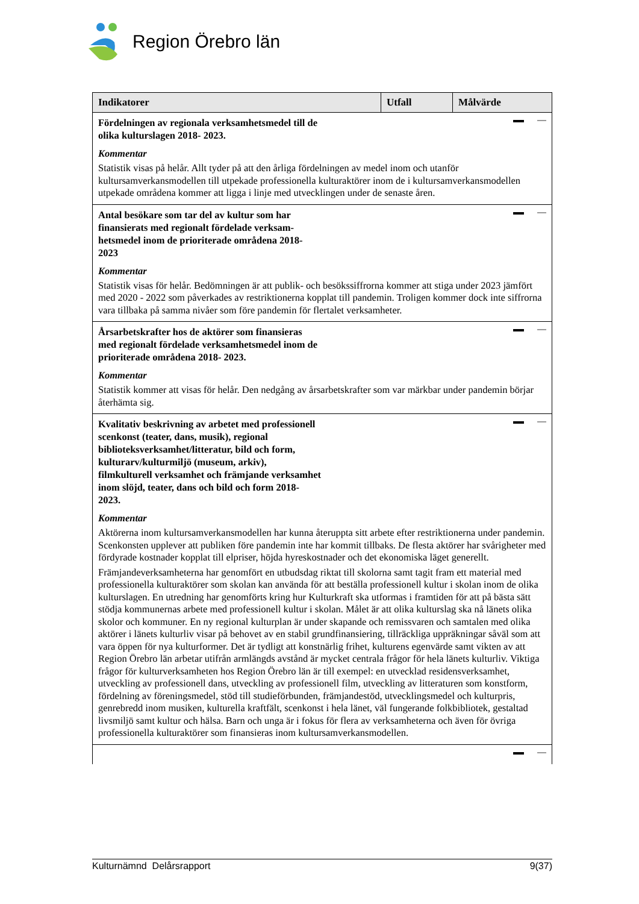Region Örebro län
| Indikatorer | Utfall | Målvärde |
| --- | --- | --- |
| Fördelningen av regionala verksamhetsmedel till de olika kulturslagen 2018- 2023. Kommentar Statistik visas på helår. Allt tyder på att den årliga fördelningen av medel inom och utanför kultursamverkansmodellen till utpekade professionella kulturaktörer inom de i kultursamverkansmodellen utpekade områdena kommer att ligga i linje med utvecklingen under de senaste åren. | | |
| Antal besökare som tar del av kultur som har finansierats med regionalt fördelade verksam-hetsmedel inom de prioriterade områdena 2018-2023 Kommentar Statistik visas för helår. Bedömningen är att publik- och besökssiffrorna kommer att stiga under 2023 jämfört med 2020 - 2022 som påverkades av restriktionerna kopplat till pandemin. Troligen kommer dock inte siffrorna vara tillbaka på samma nivåer som före pandemin för flertalet verksamheter. | | |
| Årsarbetskrafter hos de aktörer som finansieras med regionalt fördelade verksamhetsmedel inom de prioriterade områdena 2018- 2023. Kommentar Statistik kommer att visas för helår. Den nedgång av årsarbetskrafter som var märkbar under pandemin börjar återhämta sig. | | |
| Kvalitativ beskrivning av arbetet med professionell scenkonst (teater, dans, musik), regional biblioteksverksamhet/litteratur, bild och form, kulturarv/kulturmiljö (museum, arkiv), filmkulturell verksamhet och främjande verksamhet inom slöjd, teater, dans och bild och form 2018- 2023. Kommentar Aktörerna inom kultursamverkansmodellen har kunna återuppta sitt arbete efter restriktionerna under pandemin. Scenkonsten upplever att publiken före pandemin inte har kommit tillbaks. De flesta aktörer har svårigheter med fördyrade kostnader kopplat till elpriser, höjda hyreskostnader och det ekonomiska läget generellt. Främjandeverksamheterna har genomfört en utbudsdag riktat till skolorna samt tagit fram ett material med professionella kulturaktörer som skolan kan använda för att beställa professionell kultur i skolan inom de olika kulturslagen. En utredning har genomförts kring hur Kulturkraft ska utformas i framtiden för att på bästa sätt stödja kommunernas arbete med professionell kultur i skolan. Målet är att olika kulturslag ska nå länets olika skolor och kommuner. En ny regional kulturplan är under skapande och remissvaren och samtalen med olika aktörer i länets kulturliv visar på behovet av en stabil grundfinansiering, tillräckliga uppräkningar såväl som att vara öppen för nya kulturformer. Det är tydligt att konstnärlig frihet, kulturens egenvärde samt vikten av att Region Örebro län arbetar utifrån armlängds avstånd är mycket centrala frågor för hela länets kulturliv. Viktiga frågor för kulturverksamheten hos Region Örebro län är till exempel: en utvecklad residensverksamhet, utveckling av professionell dans, utveckling av professionell film, utveckling av litteraturen som konstform, fördelning av föreningsmedel, stöd till studieförbunden, främjandestöd, utvecklingsmedel och kulturpris, genrebredd inom musiken, kulturella kraftfält, scenkonst i hela länet, väl fungerande folkbibliotek, gestaltad livsmiljö samt kultur och hälsa. Barn och unga är i fokus för flera av verksamheterna och även för övriga professionella kulturaktörer som finansieras inom kultursamverkansmodellen. | | |
Kulturnämnd Delårsrapport 9(37)